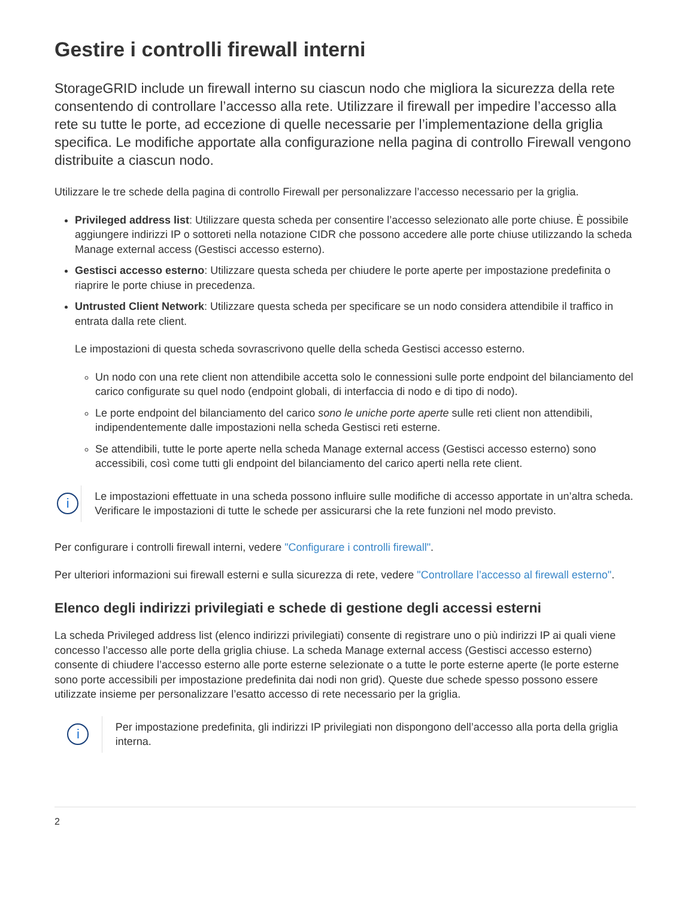Gestire i controlli firewall interni
StorageGRID include un firewall interno su ciascun nodo che migliora la sicurezza della rete consentendo di controllare l’accesso alla rete. Utilizzare il firewall per impedire l’accesso alla rete su tutte le porte, ad eccezione di quelle necessarie per l’implementazione della griglia specifica. Le modifiche apportate alla configurazione nella pagina di controllo Firewall vengono distribuite a ciascun nodo.
Utilizzare le tre schede della pagina di controllo Firewall per personalizzare l’accesso necessario per la griglia.
Privileged address list: Utilizzare questa scheda per consentire l’accesso selezionato alle porte chiuse. È possibile aggiungere indirizzi IP o sottoreti nella notazione CIDR che possono accedere alle porte chiuse utilizzando la scheda Manage external access (Gestisci accesso esterno).
Gestisci accesso esterno: Utilizzare questa scheda per chiudere le porte aperte per impostazione predefinita o riaprire le porte chiuse in precedenza.
Untrusted Client Network: Utilizzare questa scheda per specificare se un nodo considera attendibile il traffico in entrata dalla rete client.
Le impostazioni di questa scheda sovrascrivono quelle della scheda Gestisci accesso esterno.
Un nodo con una rete client non attendibile accetta solo le connessioni sulle porte endpoint del bilanciamento del carico configurate su quel nodo (endpoint globali, di interfaccia di nodo e di tipo di nodo).
Le porte endpoint del bilanciamento del carico sono le uniche porte aperte sulle reti client non attendibili, indipendentemente dalle impostazioni nella scheda Gestisci reti esterne.
Se attendibili, tutte le porte aperte nella scheda Manage external access (Gestisci accesso esterno) sono accessibili, così come tutti gli endpoint del bilanciamento del carico aperti nella rete client.
i
Le impostazioni effettuate in una scheda possono influire sulle modifiche di accesso apportate in un’altra scheda. Verificare le impostazioni di tutte le schede per assicurarsi che la rete funzioni nel modo previsto.
Per configurare i controlli firewall interni, vedere "Configurare i controlli firewall".
Per ulteriori informazioni sui firewall esterni e sulla sicurezza di rete, vedere "Controllare l’accesso al firewall esterno".
Elenco degli indirizzi privilegiati e schede di gestione degli accessi esterni
La scheda Privileged address list (elenco indirizzi privilegiati) consente di registrare uno o più indirizzi IP ai quali viene concesso l’accesso alle porte della griglia chiuse. La scheda Manage external access (Gestisci accesso esterno) consente di chiudere l’accesso esterno alle porte esterne selezionate o a tutte le porte esterne aperte (le porte esterne sono porte accessibili per impostazione predefinita dai nodi non grid). Queste due schede spesso possono essere utilizzate insieme per personalizzare l’esatto accesso di rete necessario per la griglia.
i
Per impostazione predefinita, gli indirizzi IP privilegiati non dispongono dell’accesso alla porta della griglia interna.
2